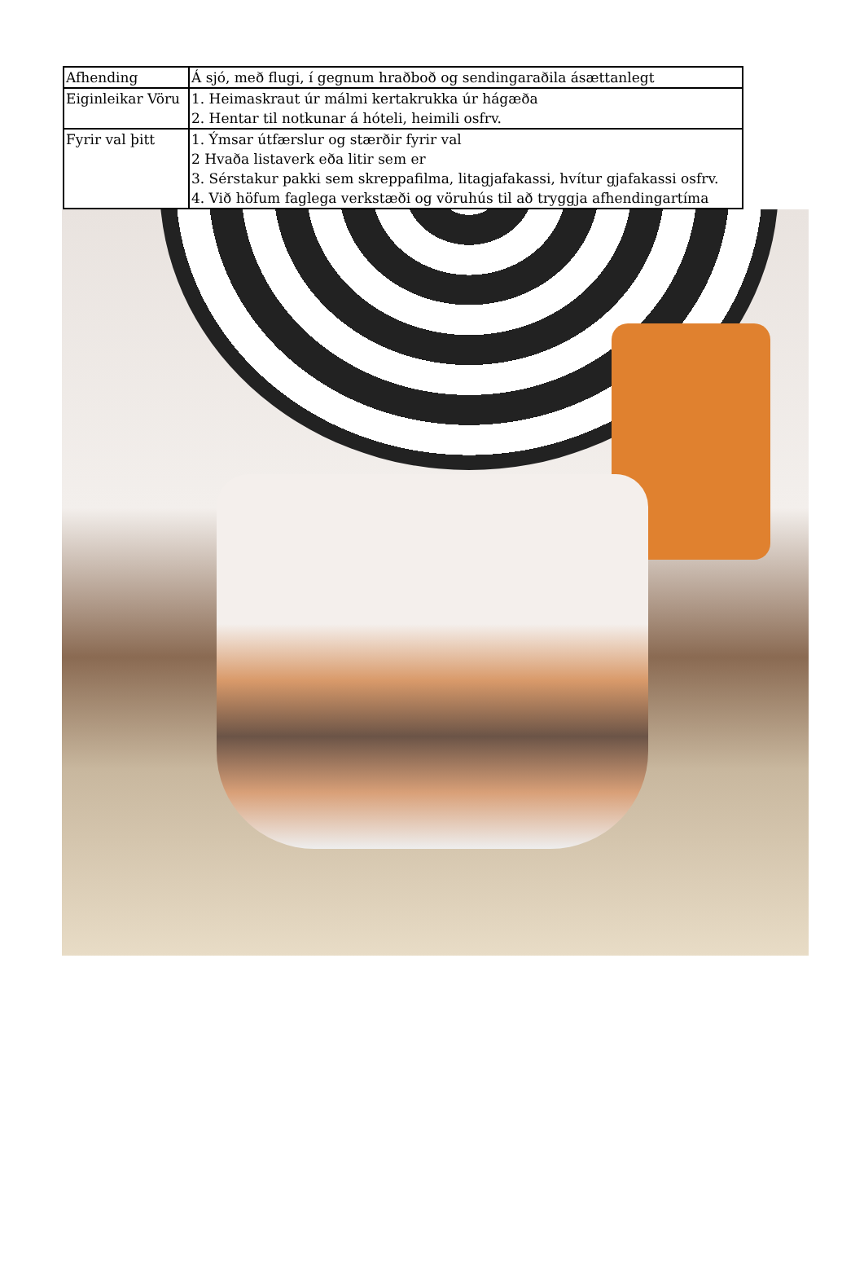| Afhending | Á sjó, með flugi, í gegnum hraðboð og sendingaraðila ásættanlegt |
| Eiginleikar Vöru | 1. Heimaskraut úr málmi kertakrukka úr hágæða 2. Hentar til notkunar á hóteli, heimili osfrv. |
| Fyrir val þitt | 1. Ýmsar útfærslur og stærðir fyrir val 2 Hvaða listaverk eða litir sem er 3. Sérstakur pakki sem skreppafilma, litagjafakassi, hvítur gjafakassi osfrv. 4. Við höfum faglega verkstæði og vöruhús til að tryggja afhendingartíma |